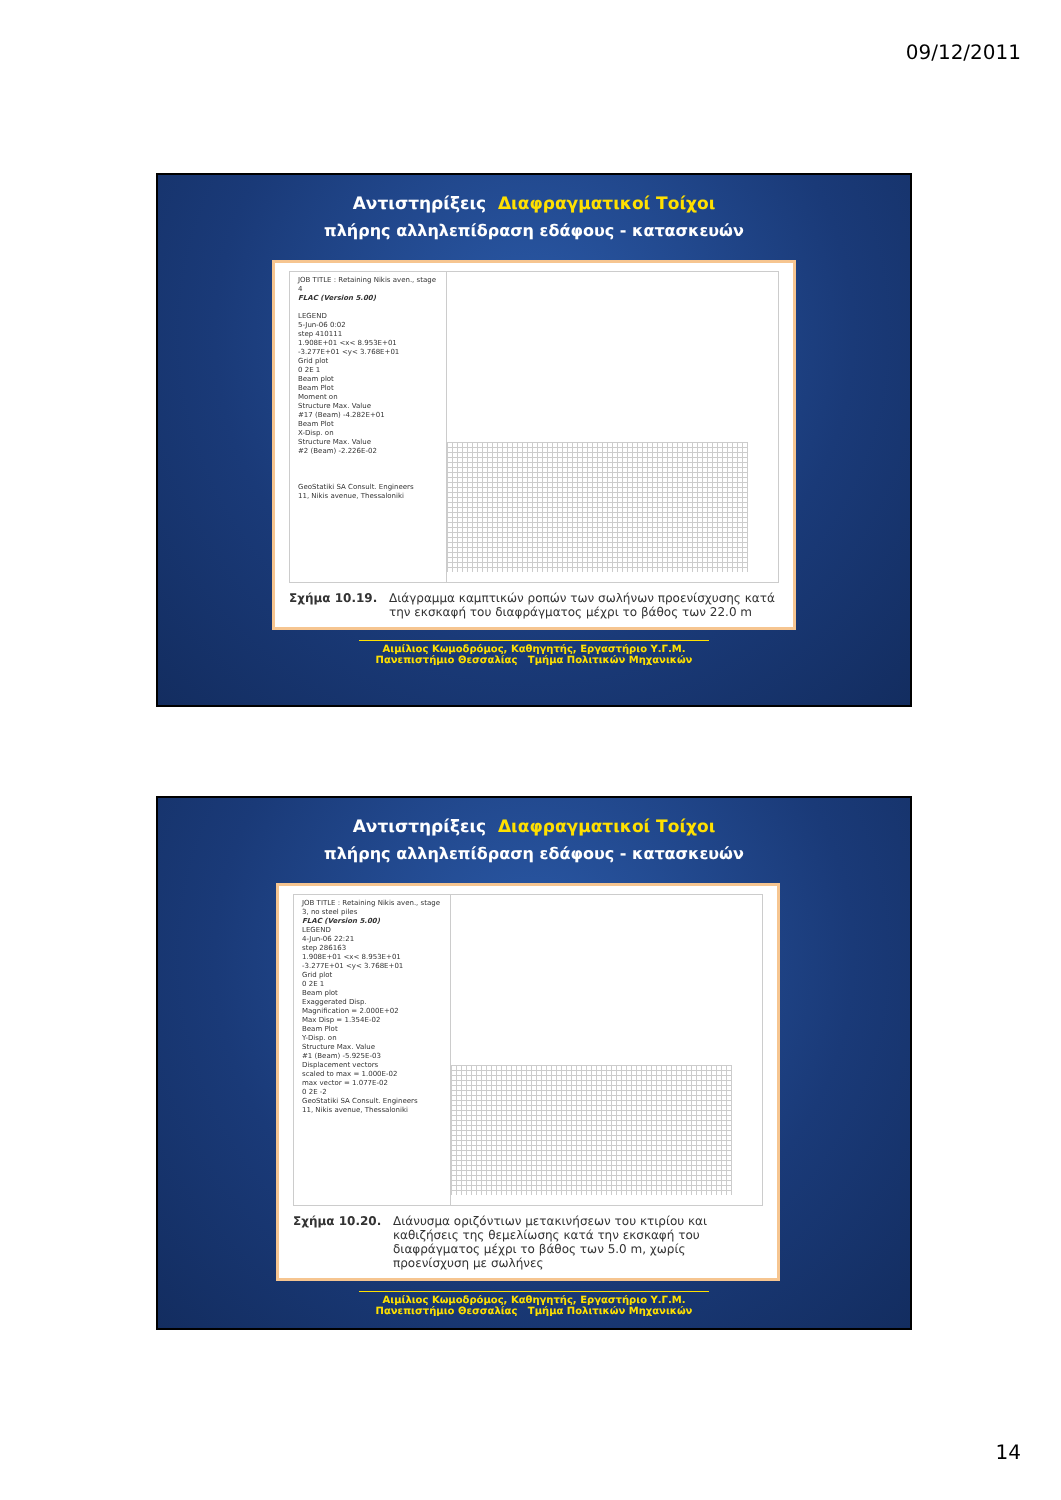09/12/2011
Αντιστηρίξεις Διαφραγματικοί Τοίχοι
πλήρης αλληλεπίδραση εδάφους - κατασκευών
JOB TITLE : Retaining Nikis aven., stage 4
FLAC (Version 5.00)
LEGEND
5-Jun-06 0:02
step 410111
1.908E+01 <x< 8.953E+01
-3.277E+01 <y< 3.768E+01
Grid plot
0 2E 1
Beam plot
Beam Plot
Moment on
Structure Max. Value
#17 (Beam) -4.282E+01
Beam Plot
X-Disp. on
Structure Max. Value
#2 (Beam) -2.226E-02
GeoStatiki SA Consult. Engineers
11, Nikis avenue, Thessaloniki
Σχήμα 10.19. Διάγραμμα καμπτικών ροπών των σωλήνων προενίσχυσης κατά την εκσκαφή του διαφράγματος μέχρι το βάθος των 22.0 m
Αιμίλιος Κωμοδρόμος, Καθηγητής, Εργαστήριο Υ.Γ.Μ.
Πανεπιστήμιο Θεσσαλίας Τμήμα Πολιτικών Μηχανικών
Αντιστηρίξεις Διαφραγματικοί Τοίχοι
πλήρης αλληλεπίδραση εδάφους - κατασκευών
JOB TITLE : Retaining Nikis aven., stage 3, no steel piles
FLAC (Version 5.00)
LEGEND
4-Jun-06 22:21
step 286163
1.908E+01 <x< 8.953E+01
-3.277E+01 <y< 3.768E+01
Grid plot
0 2E 1
Beam plot
Exaggerated Disp.
Magnification = 2.000E+02
Max Disp = 1.354E-02
Beam Plot
Y-Disp. on
Structure Max. Value
#1 (Beam) -5.925E-03
Displacement vectors
scaled to max = 1.000E-02
max vector = 1.077E-02
0 2E -2
GeoStatiki SA Consult. Engineers
11, Nikis avenue, Thessaloniki
Σχήμα 10.20. Διάνυσμα οριζόντιων μετακινήσεων του κτιρίου και καθιζήσεις της θεμελίωσης κατά την εκσκαφή του διαφράγματος μέχρι το βάθος των 5.0 m, χωρίς προενίσχυση με σωλήνες
Αιμίλιος Κωμοδρόμος, Καθηγητής, Εργαστήριο Υ.Γ.Μ.
Πανεπιστήμιο Θεσσαλίας Τμήμα Πολιτικών Μηχανικών
14